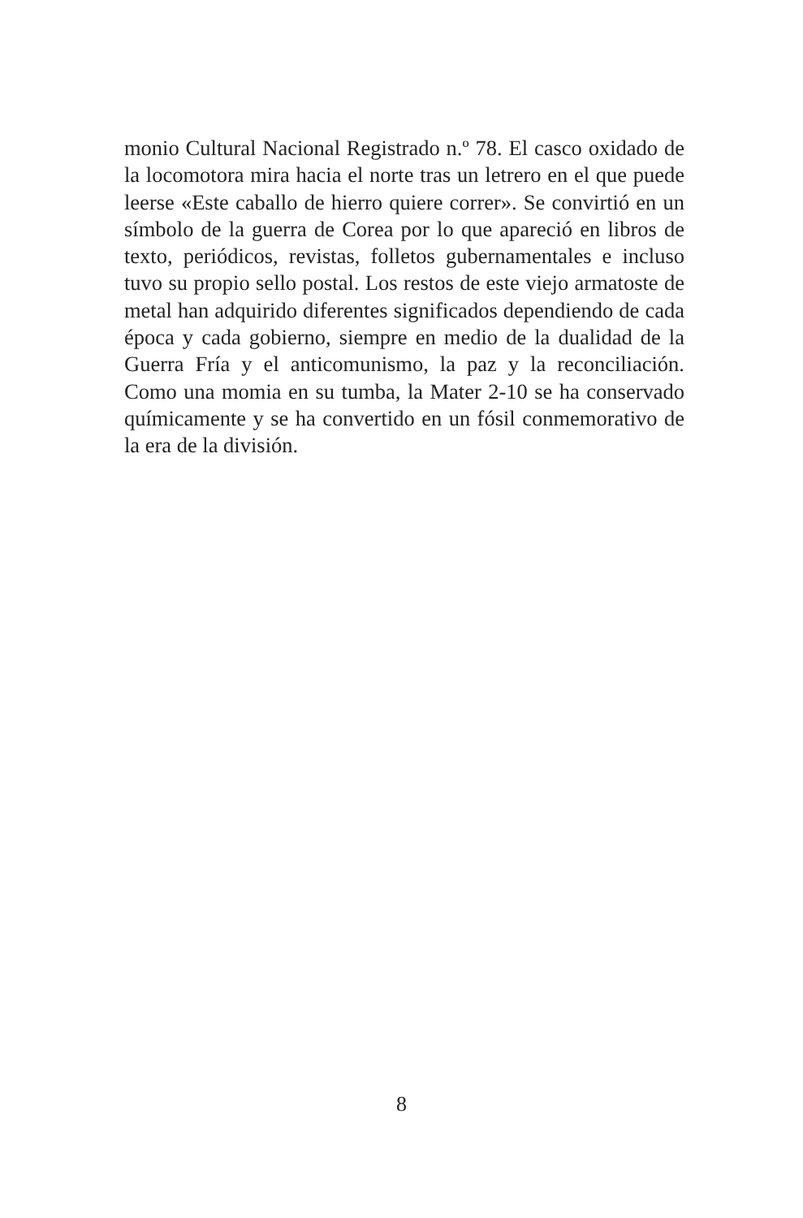monio Cultural Nacional Registrado n.º 78. El casco oxidado de la locomotora mira hacia el norte tras un letrero en el que puede leerse «Este caballo de hierro quiere correr». Se convirtió en un símbolo de la guerra de Corea por lo que apareció en libros de texto, periódicos, revistas, folletos gubernamentales e incluso tuvo su propio sello postal. Los restos de este viejo armatoste de metal han adquirido diferentes significados dependiendo de cada época y cada gobierno, siempre en medio de la dualidad de la Guerra Fría y el anticomunismo, la paz y la reconciliación. Como una momia en su tumba, la Mater 2-10 se ha conservado químicamente y se ha convertido en un fósil conmemorativo de la era de la división.
8